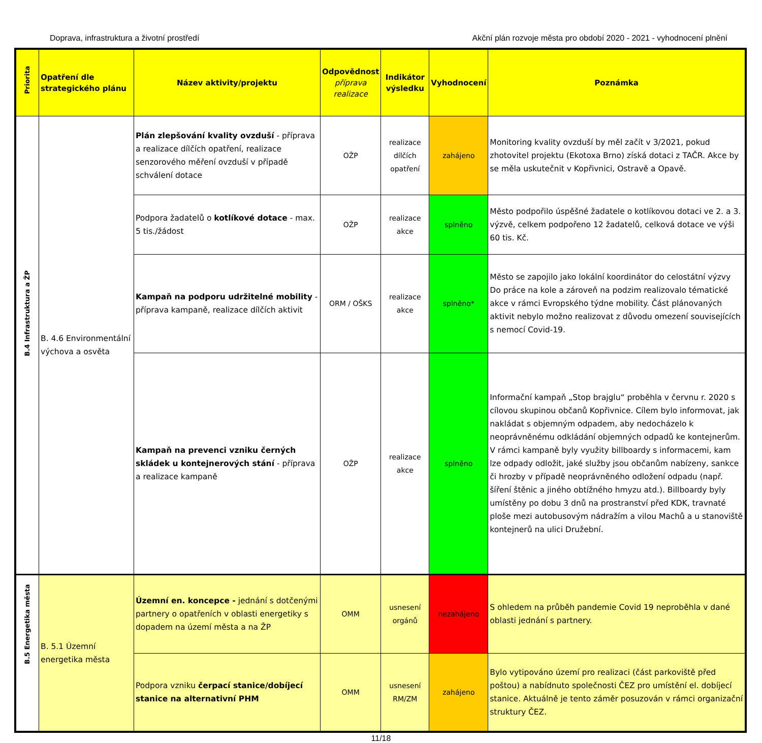Doprava, infrastruktura a životní prostředí Akční plán rozvoje města pro období 2020 - 2021 - vyhodnocení plnění
| Priorita | Opatření dle strategického plánu | Název aktivity/projektu | Odpovědnost příprava realizace | Indikátor výsledku | Vyhodnocení | Poznámka |
| --- | --- | --- | --- | --- | --- | --- |
| B.4 Infrastruktura a ŽP | B. 4.6 Environmentální výchova a osvěta | Plán zlepšování kvality ovzduší - příprava a realizace dílčích opatření, realizace senzorového měření ovzduší v případě schválení dotace | OŽP | realizace dílčích opatření | zahájeno | Monitoring kvality ovzduší by měl začít v 3/2021, pokud zhotovitel projektu (Ekotoxa Brno) získá dotaci z TAČR. Akce by se měla uskutečnit v Kopřivnici, Ostravě a Opavě. |
| | | Podpora žadatelů o kotlíkové dotace - max. 5 tis./žádost | OŽP | realizace akce | splněno | Město podpořilo úspěšné žadatele o kotlíkovou dotaci ve 2. a 3. výzvě, celkem podpořeno 12 žadatelů, celková dotace ve výši 60 tis. Kč. |
| | | Kampaň na podporu udržitelné mobility - příprava kampaně, realizace dílčích aktivit | ORM / OŠKS | realizace akce | splněno* | Město se zapojilo jako lokální koordinátor do celostátní výzvy Do práce na kole a zároveň na podzim realizovalo tématické akce v rámci Evropského týdne mobility. Část plánovaných aktivit nebylo možno realizovat z důvodu omezení souvisejících s nemocí Covid-19. |
| | | Kampaň na prevenci vzniku černých skládek u kontejnerových stání - příprava a realizace kampaně | OŽP | realizace akce | splněno | Informační kampaň „Stop brajglu“ proběhla v červnu r. 2020 s cílovou skupinou občanů Kopřivnice. Cílem bylo informovat, jak nakládat s objemným odpadem, aby nedocházelo k neoprávněnému odkládání objemných odpadů ke kontejnerům. V rámci kampaně byly využity billboardy s informacemi, kam lze odpady odložit, jaké služby jsou občanům nabízeny, sankce či hrozby v případě neoprávněného odložení odpadu (např. šíření štěnic a jiného obtížného hmyzu atd.). Billboardy byly umístěny po dobu 3 dnů na prostranství před KDK, travnaté ploše mezi autobusovým nádražím a vilou Machů a u stanoviště kontejnerů na ulici Družební. |
| B.5 Energetika města | B. 5.1 Územní energetika města | Územní en. koncepce - jednání s dotčenými partnery o opatřeních v oblasti energetiky s dopadem na území města a na ŽP | OMM | usnesení orgánů | nezahájeno | S ohledem na průběh pandemie Covid 19 neproběhla v dané oblasti jednání s partnery. |
| | | Podpora vzniku čerpací stanice/dobíjecí stanice na alternativní PHM | OMM | usnesení RM/ZM | zahájeno | Bylo vytipováno území pro realizaci (část parkoviště před poštou) a nabídnuto společnosti ČEZ pro umístění el. dobíjecí stanice. Aktuálně je tento záměr posuzován v rámci organizační struktury ČEZ. |
11/18